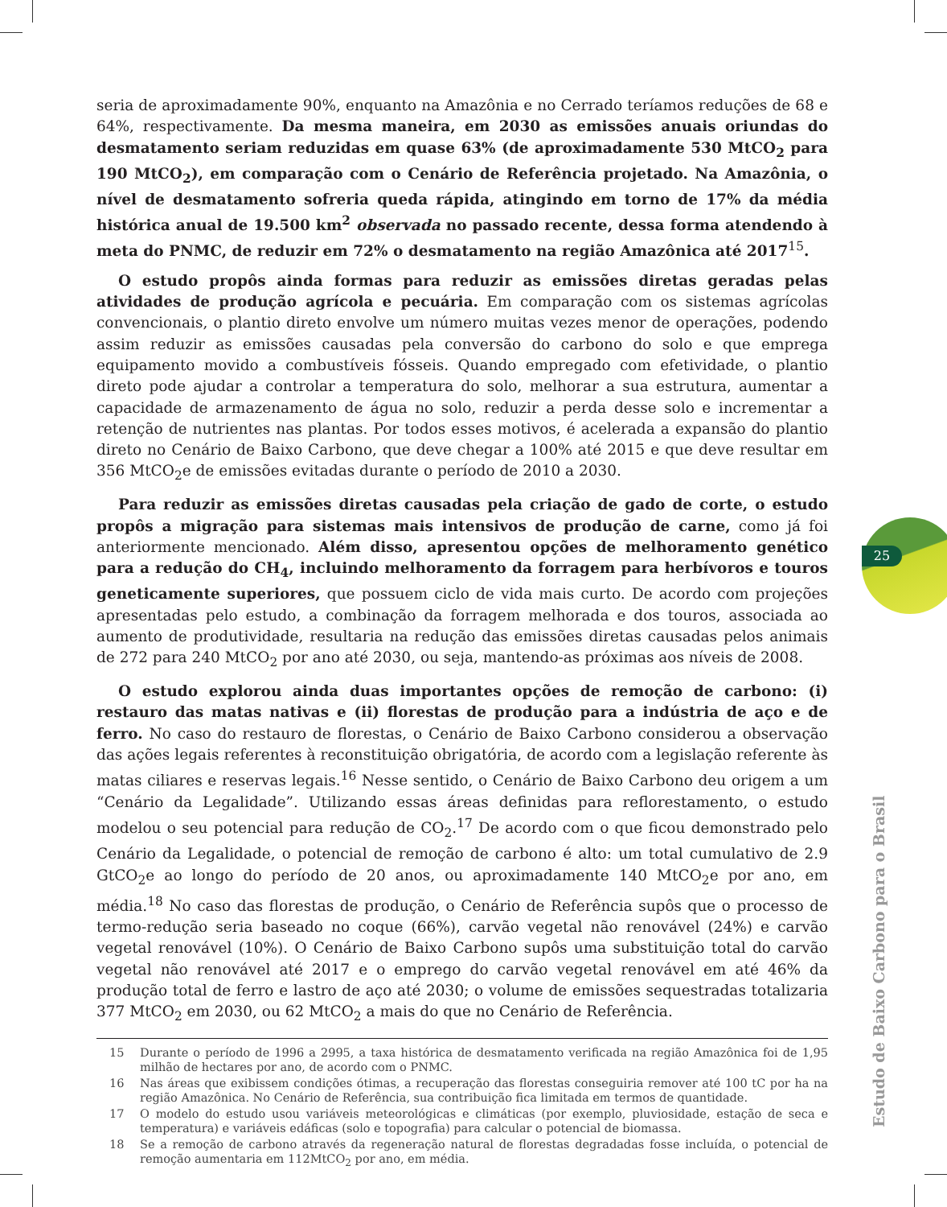25
seria de aproximadamente 90%, enquanto na Amazônia e no Cerrado teríamos reduções de 68 e 64%, respectivamente. Da mesma maneira, em 2030 as emissões anuais oriundas do desmatamento seriam reduzidas em quase 63% (de aproximadamente 530 MtCO<sub>2</sub> para 190 MtCO<sub>2</sub>), em comparação com o Cenário de Referência projetado. Na Amazônia, o nível de desmatamento sofreria queda rápida, atingindo em torno de 17% da média histórica anual de 19.500 km<sup>2</sup> observada no passado recente, dessa forma atendendo à meta do PNMC, de reduzir em 72% o desmatamento na região Amazônica até 2017<sup>15</sup>.
O estudo propôs ainda formas para reduzir as emissões diretas geradas pelas atividades de produção agrícola e pecuária. Em comparação com os sistemas agrícolas convencionais, o plantio direto envolve um número muitas vezes menor de operações, podendo assim reduzir as emissões causadas pela conversão do carbono do solo e que emprega equipamento movido a combustíveis fósseis. Quando empregado com efetividade, o plantio direto pode ajudar a controlar a temperatura do solo, melhorar a sua estrutura, aumentar a capacidade de armazenamento de água no solo, reduzir a perda desse solo e incrementar a retenção de nutrientes nas plantas. Por todos esses motivos, é acelerada a expansão do plantio direto no Cenário de Baixo Carbono, que deve chegar a 100% até 2015 e que deve resultar em 356 MtCO<sub>2</sub>e de emissões evitadas durante o período de 2010 a 2030.
Para reduzir as emissões diretas causadas pela criação de gado de corte, o estudo propôs a migração para sistemas mais intensivos de produção de carne, como já foi anteriormente mencionado. Além disso, apresentou opções de melhoramento genético para a redução do CH<sub>4</sub>, incluindo melhoramento da forragem para herbívoros e touros geneticamente superiores, que possuem ciclo de vida mais curto. De acordo com projeções apresentadas pelo estudo, a combinação da forragem melhorada e dos touros, associada ao aumento de produtividade, resultaria na redução das emissões diretas causadas pelos animais de 272 para 240 MtCO<sub>2</sub> por ano até 2030, ou seja, mantendo-as próximas aos níveis de 2008.
O estudo explorou ainda duas importantes opções de remoção de carbono: (i) restauro das matas nativas e (ii) florestas de produção para a indústria de aço e de ferro. No caso do restauro de florestas, o Cenário de Baixo Carbono considerou a observação das ações legais referentes à reconstituição obrigatória, de acordo com a legislação referente às matas ciliares e reservas legais.<sup>16</sup> Nesse sentido, o Cenário de Baixo Carbono deu origem a um “Cenário da Legalidade”. Utilizando essas áreas definidas para reflorestamento, o estudo modelou o seu potencial para redução de CO<sub>2</sub>.<sup>17</sup> De acordo com o que ficou demonstrado pelo Cenário da Legalidade, o potencial de remoção de carbono é alto: um total cumulativo de 2.9 GtCO<sub>2</sub>e ao longo do período de 20 anos, ou aproximadamente 140 MtCO<sub>2</sub>e por ano, em média.<sup>18</sup> No caso das florestas de produção, o Cenário de Referência supôs que o processo de termo-redução seria baseado no coque (66%), carvão vegetal não renovável (24%) e carvão vegetal renovável (10%). O Cenário de Baixo Carbono supôs uma substituição total do carvão vegetal não renovável até 2017 e o emprego do carvão vegetal renovável em até 46% da produção total de ferro e lastro de aço até 2030; o volume de emissões sequestradas totalizaria 377 MtCO<sub>2</sub> em 2030, ou 62 MtCO<sub>2</sub> a mais do que no Cenário de Referência.
15 Durante o período de 1996 a 2995, a taxa histórica de desmatamento verificada na região Amazônica foi de 1,95 milhão de hectares por ano, de acordo com o PNMC.
16 Nas áreas que exibissem condições ótimas, a recuperação das florestas conseguiria remover até 100 tC por ha na região Amazônica. No Cenário de Referência, sua contribuição fica limitada em termos de quantidade.
17 O modelo do estudo usou variáveis meteorológicas e climáticas (por exemplo, pluviosidade, estação de seca e temperatura) e variáveis edáficas (solo e topografia) para calcular o potencial de biomassa.
18 Se a remoção de carbono através da regeneração natural de florestas degradadas fosse incluída, o potencial de remoção aumentaria em 112MtCO<sub>2</sub> por ano, em média.
Estudo de Baixo Carbono para o Brasil